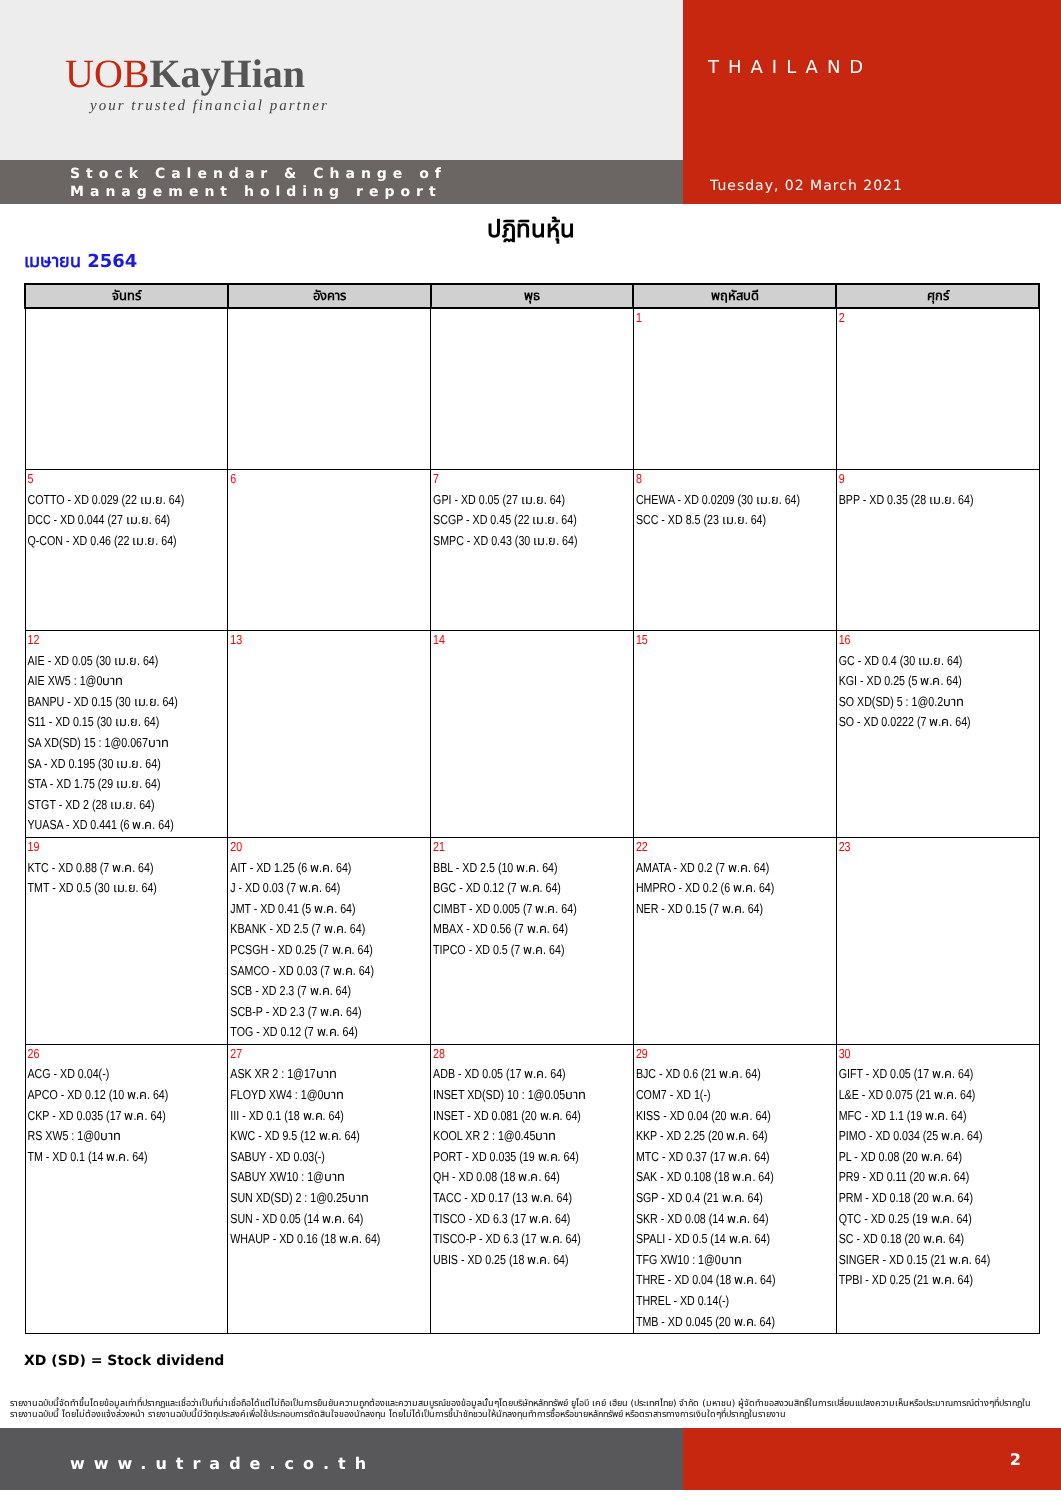UOB KayHian
your trusted financial partner
Stock Calendar & Change of
Management holding report
THAILAND
Tuesday, 02 March 2021
ปฏิทินหุ้น
เมษายน 2564
| จันทร์ | อังคาร | พุธ | พฤหัสบดี | ศุกร์ |
| --- | --- | --- | --- | --- |
| | | | 1 | 2 |
| 5 COTTO - XD 0.029 (22 เม.ย. 64) DCC - XD 0.044 (27 เม.ย. 64) Q-CON - XD 0.46 (22 เม.ย. 64) | 6 | 7 GPI - XD 0.05 (27 เม.ย. 64) SCGP - XD 0.45 (22 เม.ย. 64) SMPC - XD 0.43 (30 เม.ย. 64) | 8 CHEWA - XD 0.0209 (30 เม.ย. 64) SCC - XD 8.5 (23 เม.ย. 64) | 9 BPP - XD 0.35 (28 เม.ย. 64) |
| 12 AIE - XD 0.05 (30 เม.ย. 64) AIE XW5 : 1@0บาท BANPU - XD 0.15 (30 เม.ย. 64) S11 - XD 0.15 (30 เม.ย. 64) SA XD(SD) 15 : 1@0.067บาท SA - XD 0.195 (30 เม.ย. 64) STA - XD 1.75 (29 เม.ย. 64) STGT - XD 2 (28 เม.ย. 64) YUASA - XD 0.441 (6 พ.ค. 64) | 13 | 14 | 15 | 16 GC - XD 0.4 (30 เม.ย. 64) KGI - XD 0.25 (5 พ.ค. 64) SO XD(SD) 5 : 1@0.2บาท SO - XD 0.0222 (7 พ.ค. 64) |
| 19 KTC - XD 0.88 (7 พ.ค. 64) TMT - XD 0.5 (30 เม.ย. 64) | 20 AIT - XD 1.25 (6 พ.ค. 64) J - XD 0.03 (7 พ.ค. 64) JMT - XD 0.41 (5 พ.ค. 64) KBANK - XD 2.5 (7 พ.ค. 64) PCSGH - XD 0.25 (7 พ.ค. 64) SAMCO - XD 0.03 (7 พ.ค. 64) SCB - XD 2.3 (7 พ.ค. 64) SCB-P - XD 2.3 (7 พ.ค. 64) TOG - XD 0.12 (7 พ.ค. 64) | 21 BBL - XD 2.5 (10 พ.ค. 64) BGC - XD 0.12 (7 พ.ค. 64) CIMBT - XD 0.005 (7 พ.ค. 64) MBAX - XD 0.56 (7 พ.ค. 64) TIPCO - XD 0.5 (7 พ.ค. 64) | 22 AMATA - XD 0.2 (7 พ.ค. 64) HMPRO - XD 0.2 (6 พ.ค. 64) NER - XD 0.15 (7 พ.ค. 64) | 23 |
| 26 ACG - XD 0.04(-) APCO - XD 0.12 (10 พ.ค. 64) CKP - XD 0.035 (17 พ.ค. 64) RS XW5 : 1@0บาท TM - XD 0.1 (14 พ.ค. 64) | 27 ASK XR 2 : 1@17บาท FLOYD XW4 : 1@0บาท III - XD 0.1 (18 พ.ค. 64) KWC - XD 9.5 (12 พ.ค. 64) SABUY - XD 0.03(-) SABUY XW10 : 1@บาท SUN XD(SD) 2 : 1@0.25บาท SUN - XD 0.05 (14 พ.ค. 64) WHAUP - XD 0.16 (18 พ.ค. 64) | 28 ADB - XD 0.05 (17 พ.ค. 64) INSET XD(SD) 10 : 1@0.05บาท INSET - XD 0.081 (20 พ.ค. 64) KOOL XR 2 : 1@0.45บาท PORT - XD 0.035 (19 พ.ค. 64) QH - XD 0.08 (18 พ.ค. 64) TACC - XD 0.17 (13 พ.ค. 64) TISCO - XD 6.3 (17 พ.ค. 64) TISCO-P - XD 6.3 (17 พ.ค. 64) UBIS - XD 0.25 (18 พ.ค. 64) | 29 BJC - XD 0.6 (21 พ.ค. 64) COM7 - XD 1(-) KISS - XD 0.04 (20 พ.ค. 64) KKP - XD 2.25 (20 พ.ค. 64) MTC - XD 0.37 (17 พ.ค. 64) SAK - XD 0.108 (18 พ.ค. 64) SGP - XD 0.4 (21 พ.ค. 64) SKR - XD 0.08 (14 พ.ค. 64) SPALI - XD 0.5 (14 พ.ค. 64) TFG XW10 : 1@0บาท THRE - XD 0.04 (18 พ.ค. 64) THREL - XD 0.14(-) TMB - XD 0.045 (20 พ.ค. 64) | 30 GIFT - XD 0.05 (17 พ.ค. 64) L&E - XD 0.075 (21 พ.ค. 64) MFC - XD 1.1 (19 พ.ค. 64) PIMO - XD 0.034 (25 พ.ค. 64) PL - XD 0.08 (20 พ.ค. 64) PR9 - XD 0.11 (20 พ.ค. 64) PRM - XD 0.18 (20 พ.ค. 64) QTC - XD 0.25 (19 พ.ค. 64) SC - XD 0.18 (20 พ.ค. 64) SINGER - XD 0.15 (21 พ.ค. 64) TPBI - XD 0.25 (21 พ.ค. 64) |
XD (SD) = Stock dividend
รายงานฉบับนี้จัดทำขึ้นโดยข้อมูลเท่าที่ปรากฏและเชื่อว่าเป็นที่น่าเชื่อถือได้แต่ไม่ถือเป็นการยืนยันความถูกต้องและความสมบูรณ์ของข้อมูลนั้นๆโดยบริษัทหลักทรัพย์ ยูโอบี เคย์ เฮียน (ประเทศไทย) จำกัด (มหาชน) ผู้จัดทำขอสงวนสิทธิ์ในการเปลี่ยนแปลงความเห็นหรือประมาณการณ์ต่างๆที่ปรากฏในรายงานฉบับนี้ โดยไม่ต้องแจ้งล่วงหน้า รายงานฉบับนี้มีวัตถุประสงค์เพื่อใช้ประกอบการตัดสินใจของนักลงทุน โดยไม่ได้เป็นการชี้นำชักชวนให้นักลงทุนทำการซื้อหรือขายหลักทรัพย์ หรือตราสารทางการเงินใดๆที่ปรากฏในรายงาน
www.utrade.co.th
2